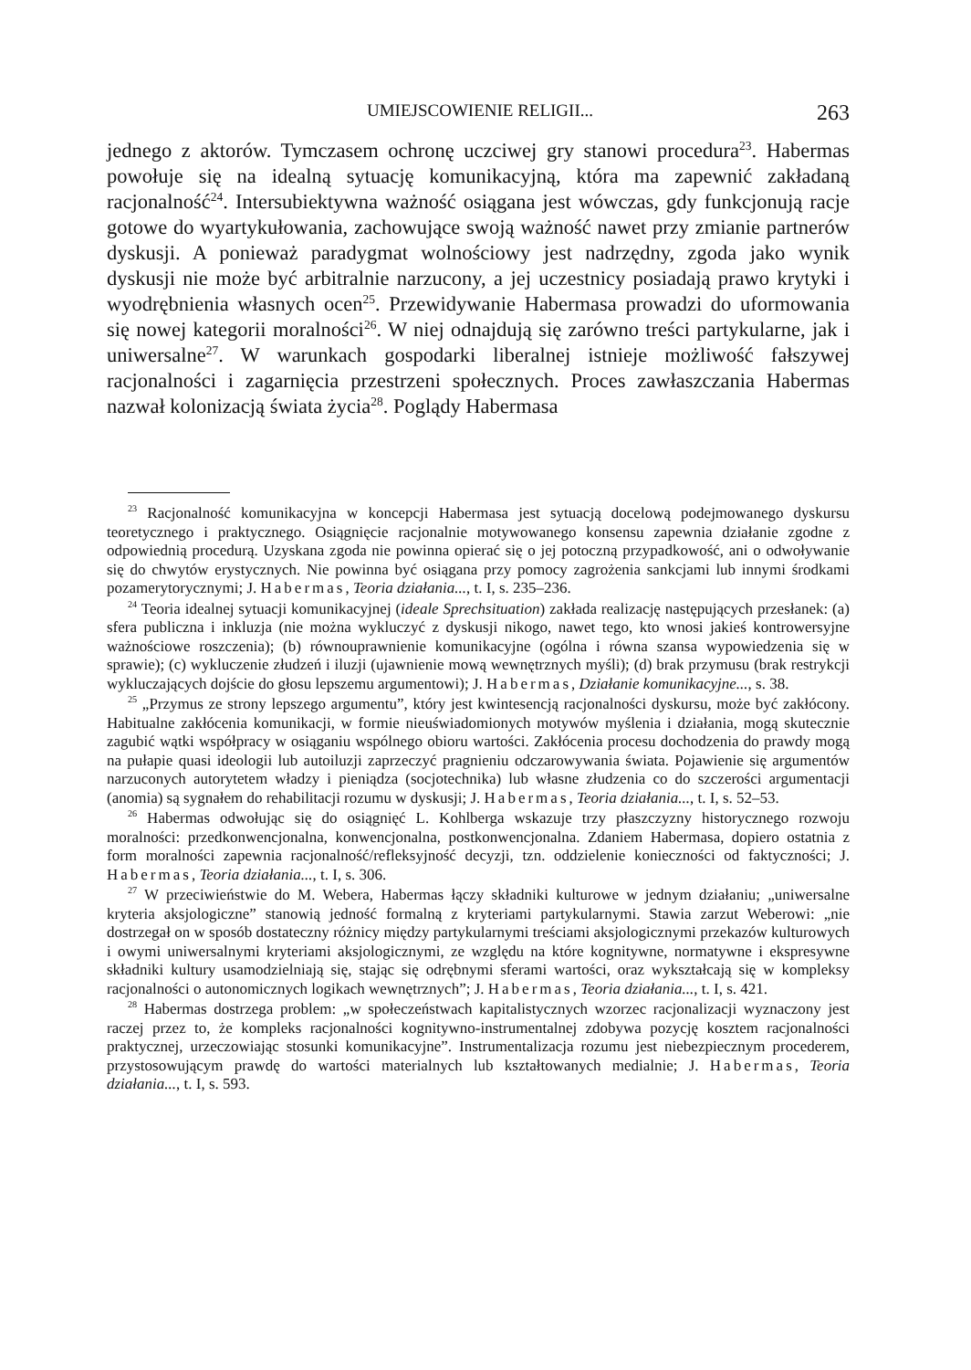UMIEJSCOWIENIE RELIGII... 263
jednego z aktorów. Tymczasem ochronę uczciwej gry stanowi procedura<sup>23</sup>. Habermas powołuje się na idealną sytuację komunikacyjną, która ma zapewnić zakładaną racjonalność<sup>24</sup>. Intersubiektywna ważność osiągana jest wówczas, gdy funkcjonują racje gotowe do wyartykułowania, zachowujące swoją ważność nawet przy zmianie partnerów dyskusji. A ponieważ paradygmat wolnościowy jest nadrzędny, zgoda jako wynik dyskusji nie może być arbitralnie narzucony, a jej uczestnicy posiadają prawo krytyki i wyodrębnienia własnych ocen<sup>25</sup>. Przewidywanie Habermasa prowadzi do uformowania się nowej kategorii moralności<sup>26</sup>. W niej odnajdują się zarówno treści partykularne, jak i uniwersalne<sup>27</sup>. W warunkach gospodarki liberalnej istnieje możliwość fałszywej racjonalności i zagarnięcia przestrzeni społecznych. Proces zawłaszczania Habermas nazwał kolonizacją świata życia<sup>28</sup>. Poglądy Habermasa
<sup>23</sup> Racjonalność komunikacyjna w koncepcji Habermasa jest sytuacją docelową podejmowanego dyskursu teoretycznego i praktycznego. Osiągnięcie racjonalnie motywowanego konsensu zapewnia działanie zgodne z odpowiednią procedurą. Uzyskana zgoda nie powinna opierać się o jej potoczną przypadkowość, ani o odwoływanie się do chwytów erystycznych. Nie powinna być osiągana przy pomocy zagrożenia sankcjami lub innymi środkami pozamerytorycznymi; J. Habermas, Teoria działania..., t. I, s. 235–236.
<sup>24</sup> Teoria idealnej sytuacji komunikacyjnej (ideale Sprechsituation) zakłada realizację następujących przesłanek: (a) sfera publiczna i inkluzja (nie można wykluczyć z dyskusji nikogo, nawet tego, kto wnosi jakieś kontrowersyjne ważnościowe roszczenia); (b) równouprawnienie komunikacyjne (ogólna i równa szansa wypowiedzenia się w sprawie); (c) wykluczenie złudzeń i iluzji (ujawnienie mową wewnętrznych myśli); (d) brak przymusu (brak restrykcji wykluczających dojście do głosu lepszemu argumentowi); J. Habermas, Działanie komunikacyjne..., s. 38.
<sup>25</sup> „Przymus ze strony lepszego argumentu”, który jest kwintesencją racjonalności dyskursu, może być zakłócony. Habitualne zakłócenia komunikacji, w formie nieuświadomionych motywów myślenia i działania, mogą skutecznie zagubić wątki współpracy w osiąganiu wspólnego obioru wartości. Zakłócenia procesu dochodzenia do prawdy mogą na pułapie quasi ideologii lub autoiluzji zaprzeczyć pragnieniu odczarowywania świata. Pojawienie się argumentów narzuconych autorytetem władzy i pieniądza (socjotechnika) lub własne złudzenia co do szczerości argumentacji (anomia) są sygnałem do rehabilitacji rozumu w dyskusji; J. Habermas, Teoria działania..., t. I, s. 52–53.
<sup>26</sup> Habermas odwołując się do osiągnięć L. Kohlberga wskazuje trzy płaszczyzny historycznego rozwoju moralności: przedkonwencjonalna, konwencjonalna, postkonwencjonalna. Zdaniem Habermasa, dopiero ostatnia z form moralności zapewnia racjonalność/refleksyjność decyzji, tzn. oddzielenie konieczności od faktyczności; J. Habermas, Teoria działania..., t. I, s. 306.
<sup>27</sup> W przeciwieństwie do M. Webera, Habermas łączy składniki kulturowe w jednym działaniu; „uniwersalne kryteria aksjologiczne” stanowią jedność formalną z kryteriami partykularnymi. Stawia zarzut Weberowi: „nie dostrzegał on w sposób dostateczny różnicy między partykularnymi treściami aksjologicznymi przekazów kulturowych i owymi uniwersalnymi kryteriami aksjologicznymi, ze względu na które kognitywne, normatywne i ekspresywne składniki kultury usamodzielniają się, stając się odrębnymi sferami wartości, oraz wykształcają się w kompleksy racjonalności o autonomicznych logikach wewnętrznych”; J. Habermas, Teoria działania..., t. I, s. 421.
<sup>28</sup> Habermas dostrzega problem: „w społeczeństwach kapitalistycznych wzorzec racjonalizacji wyznaczony jest raczej przez to, że kompleks racjonalności kognitywno-instrumentalnej zdobywa pozycję kosztem racjonalności praktycznej, urzeczowiając stosunki komunikacyjne”. Instrumentalizacja rozumu jest niebezpiecznym procederem, przystosowującym prawdę do wartości materialnych lub kształtowanych medialnie; J. Habermas, Teoria działania..., t. I, s. 593.